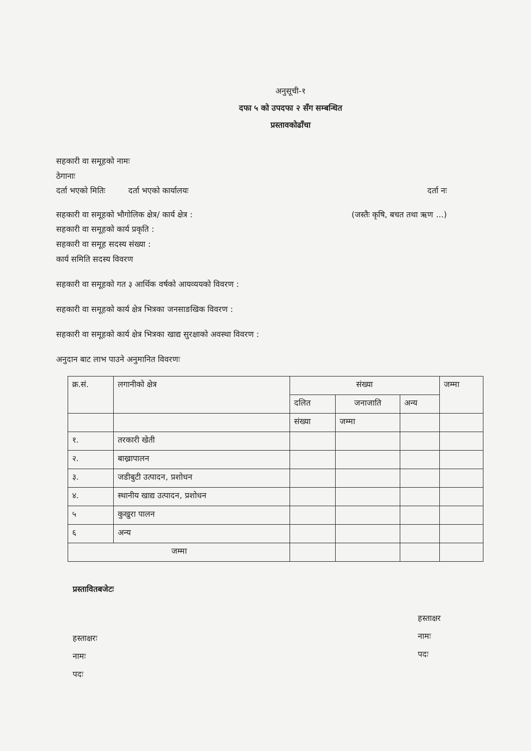अनुसूची-१
दफा ५ को उपदफा २ सँग सम्बन्धित
प्रस्तावकोढाँचा
सहकारी वा समूहको नामः
ठेगानाः
दर्ता भएको मितिः दर्ता भएको कार्यालयः दर्ता नः
सहकारी वा समूहको भौगोलिक क्षेत्र/ कार्य क्षेत्र : (जस्तैः कृषि, बचत तथा ऋण ...)
सहकारी वा समूहको कार्य प्रकृति :
सहकारी वा समूह सदस्य संख्या :
कार्य समिति सदस्य विवरण
सहकारी वा समूहको गत ३ आर्थिक वर्षको आयव्ययको विवरण :
सहकारी वा समूहको कार्य क्षेत्र भित्रका जनसाङखिक विवरण :
सहकारी वा समूहको कार्य क्षेत्र भित्रका खाद्य सुरक्षाको अवस्था विवरण :
अनुदान बाट लाभ पाउने अनुमानित विवरणः
| क्र.सं. | लगानीको क्षेत्र | संख्या | | | जम्मा |
| --- | --- | --- | --- | --- | --- |
| | | दलित | जनाजाति | अन्य | |
| | | संख्या | जम्मा | | |
| १. | तरकारी खेती | | | | |
| २. | बाख्रापालन | | | | |
| ३. | जडीबुटी उत्पादन, प्रशोधन | | | | |
| ४. | स्थानीय खाद्य उत्पादन, प्रशोधन | | | | |
| ५ | कुखुरा पालन | | | | |
| ६ | अन्य | | | | |
| जम्मा | | | | | |
प्रस्तावितबजेटः
हस्ताक्षरः
नामः
पदः
हस्ताक्षर
नामः
पदः